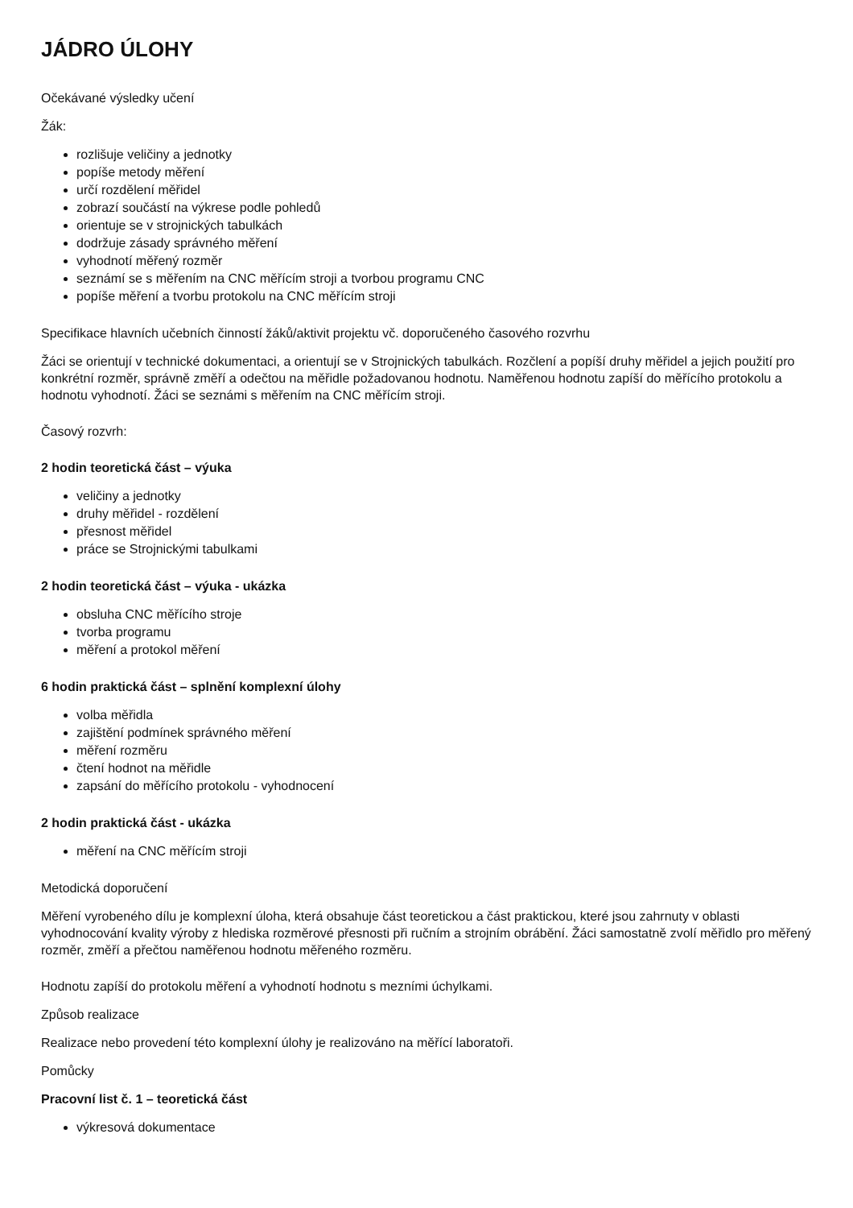JÁDRO ÚLOHY
Očekávané výsledky učení
Žák:
rozlišuje veličiny a jednotky
popíše metody měření
určí rozdělení měřidel
zobrazí součástí na výkrese podle pohledů
orientuje se v strojnických tabulkách
dodržuje zásady správného měření
vyhodnotí měřený rozměr
seznámí se s měřením na CNC měřícím stroji a tvorbou programu CNC
popíše měření a tvorbu protokolu na CNC měřícím stroji
Specifikace hlavních učebních činností žáků/aktivit projektu vč. doporučeného časového rozvrhu
Žáci se orientují v technické dokumentaci, a orientují se v Strojnických tabulkách. Rozčlení a popíší druhy měřidel a jejich použití pro konkrétní rozměr, správně změří a odečtou na měřidle požadovanou hodnotu. Naměřenou hodnotu zapíší do měřícího protokolu a hodnotu vyhodnotí. Žáci se seznámi s měřením na CNC měřícím stroji.
Časový rozvrh:
2 hodin teoretická část – výuka
veličiny a jednotky
druhy měřidel - rozdělení
přesnost měřidel
práce se Strojnickými tabulkami
2 hodin teoretická část – výuka - ukázka
obsluha CNC měřícího stroje
tvorba programu
měření a protokol měření
6 hodin praktická část – splnění komplexní úlohy
volba měřidla
zajištění podmínek správného měření
měření rozměru
čtení hodnot na měřidle
zapsání do měřícího protokolu - vyhodnocení
2 hodin praktická část - ukázka
měření na CNC měřícím stroji
Metodická doporučení
Měření vyrobeného dílu je komplexní úloha, která obsahuje část teoretickou a část praktickou, které jsou zahrnuty v oblasti vyhodnocování kvality výroby z hlediska rozměrové přesnosti při ručním a strojním obrábění. Žáci samostatně zvolí měřidlo pro měřený rozměr, změří a přečtou naměřenou hodnotu měřeného rozměru.
Hodnotu zapíší do protokolu měření a vyhodnotí hodnotu s mezními úchylkami.
Způsob realizace
Realizace nebo provedení této komplexní úlohy je realizováno na měřící laboratoři.
Pomůcky
Pracovní list č. 1 – teoretická část
výkresová dokumentace